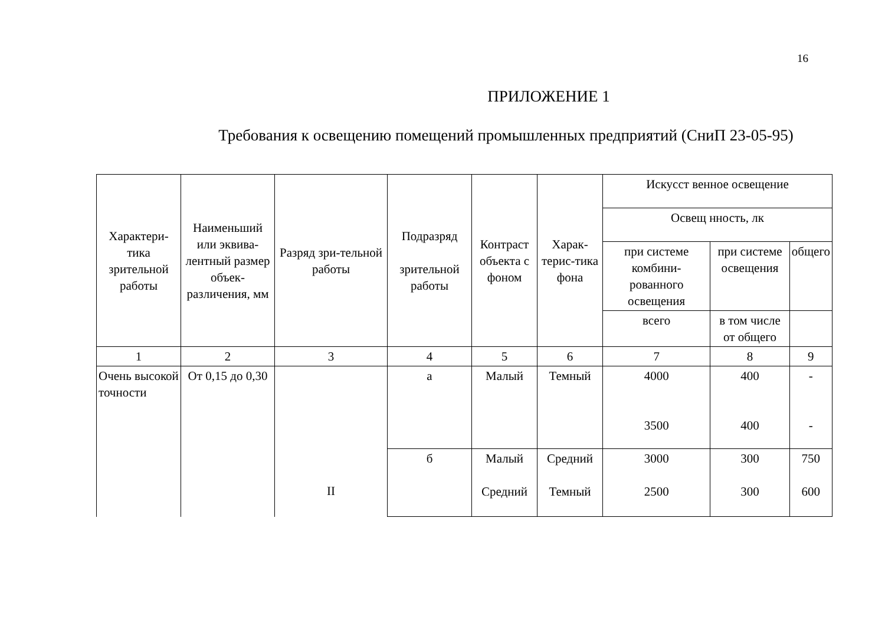16
ПРИЛОЖЕНИЕ 1
Требования к освещению помещений промышленных предприятий (СниП 23-05-95)
| Характери-тика зрительной работы | Наименьший или эквива-лентный размер объек-различения, мм | Разряд зри-тельной работы | Подразряд зрительной работы | Контраст объекта с фоном | Харак-терис-тика фона | Искусст венное освещение | | |
| | | | | | | Освещ нность, лк | | |
| | | | | | | при системе комбини-рованного освещения | при системе освещения | общего |
| | | | | | | всего | в том числе от общего | |
| 1 | 2 | 3 | 4 | 5 | 6 | 7 | 8 | 9 |
| Очень высокой точности | От 0,15 до 0,30 | II | а | Малый | Темный | 4000 3500 | 400 400 | - - |
| | | | б | Малый Средний | Средний Темный | 3000 2500 | 300 300 | 750 600 |